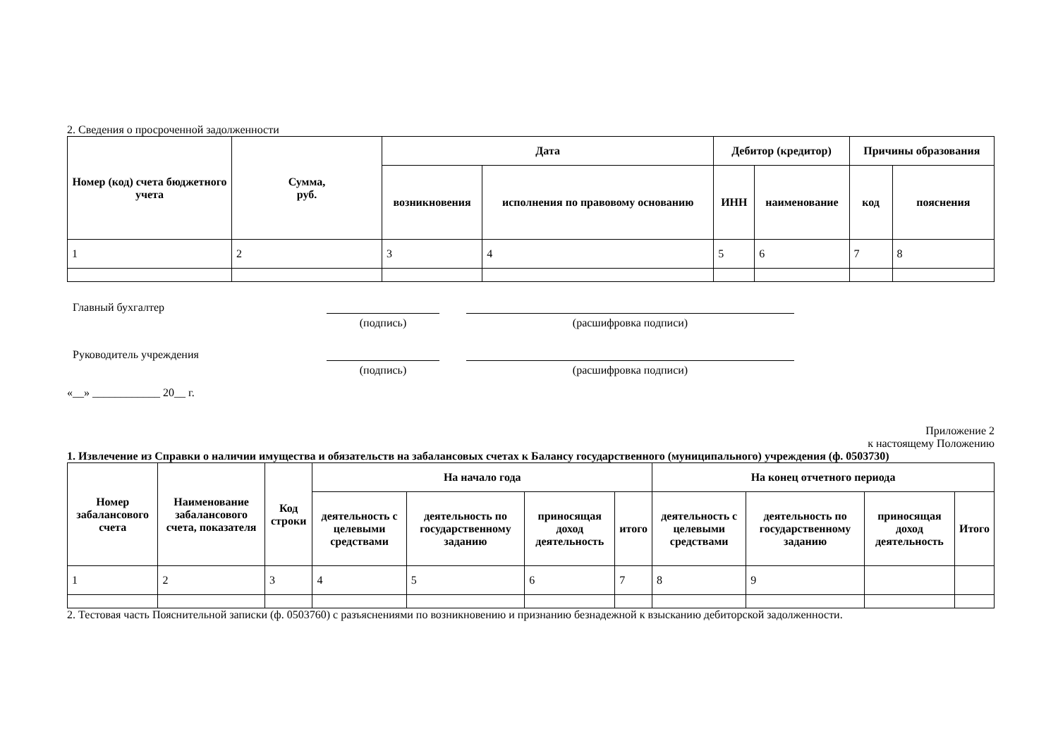2. Сведения о просроченной задолженности
| Номер (код) счета бюджетного учета | Сумма, руб. | Дата | | Дебитор (кредитор) | | Причины образования | |
| --- | --- | --- | --- | --- | --- | --- | --- |
| | | возникновения | исполнения по правовому основанию | ИНН | наименование | код | пояснения |
| 1 | 2 | 3 | 4 | 5 | 6 | 7 | 8 |
Главный бухгалтер
(подпись) (расшифровка подписи)
Руководитель учреждения
(подпись) (расшифровка подписи)
«__» ____________ 20__ г.
Приложение 2
к настоящему Положению
1. Извлечение из Справки о наличии имущества и обязательств на забалансовых счетах к Балансу государственного (муниципального) учреждения (ф. 0503730)
| Номер забалансового счета | Наименование забалансового счета, показателя | Код строки | На начало года | | | | На конец отчетного периода | | | |
| --- | --- | --- | --- | --- | --- | --- | --- | --- | --- | --- |
| | | | деятельность с целевыми средствами | деятельность по государственному заданию | приносящая доход деятельность | итого | деятельность с целевыми средствами | деятельность по государственному заданию | приносящая доход деятельность | Итого |
| 1 | 2 | 3 | 4 | 5 | 6 | 7 | 8 | 9 | | |
2. Тестовая часть Пояснительной записки (ф. 0503760) с разъяснениями по возникновению и признанию безнадежной к взысканию дебиторской задолженности.